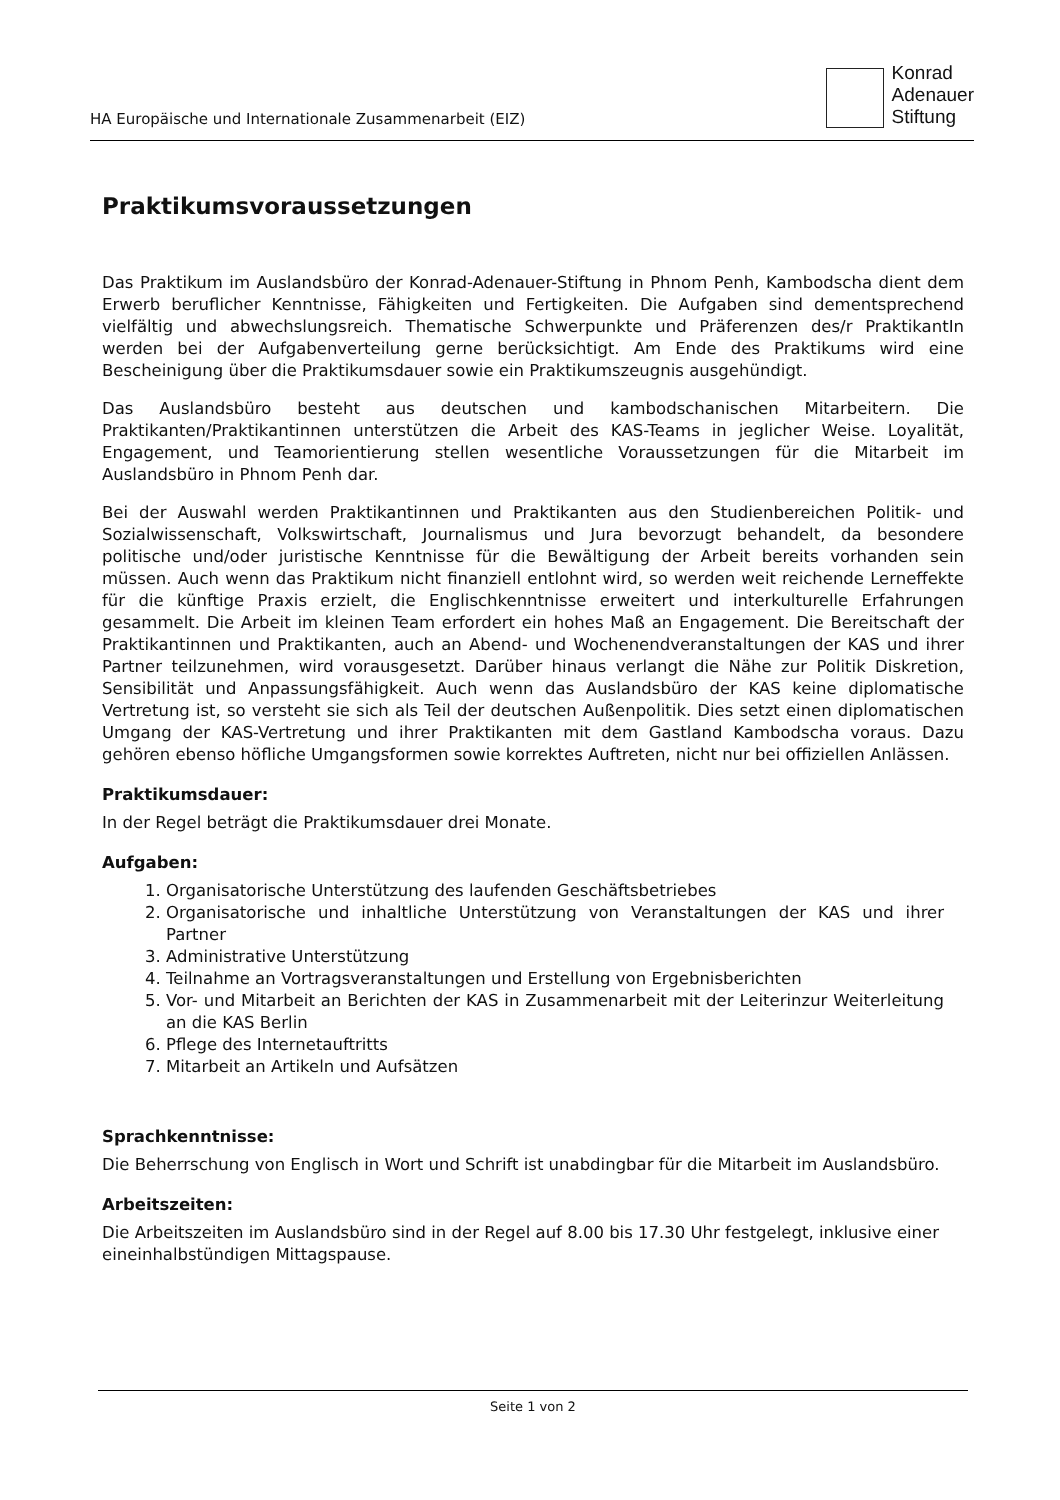HA Europäische und Internationale Zusammenarbeit (EIZ)
Konrad
Adenauer
Stiftung
Praktikumsvoraussetzungen
Das Praktikum im Auslandsbüro der Konrad-Adenauer-Stiftung in Phnom Penh, Kambodscha dient dem Erwerb beruflicher Kenntnisse, Fähigkeiten und Fertigkeiten. Die Aufgaben sind dementsprechend vielfältig und abwechslungsreich. Thematische Schwerpunkte und Präferenzen des/r PraktikantIn werden bei der Aufgabenverteilung gerne berücksichtigt. Am Ende des Praktikums wird eine Bescheinigung über die Praktikumsdauer sowie ein Praktikumszeugnis ausgehündigt.
Das Auslandsbüro besteht aus deutschen und kambodschanischen Mitarbeitern. Die Praktikanten/Praktikantinnen unterstützen die Arbeit des KAS-Teams in jeglicher Weise. Loyalität, Engagement, und Teamorientierung stellen wesentliche Voraussetzungen für die Mitarbeit im Auslandsbüro in Phnom Penh dar.
Bei der Auswahl werden Praktikantinnen und Praktikanten aus den Studienbereichen Politik- und Sozialwissenschaft, Volkswirtschaft, Journalismus und Jura bevorzugt behandelt, da besondere politische und/oder juristische Kenntnisse für die Bewältigung der Arbeit bereits vorhanden sein müssen. Auch wenn das Praktikum nicht finanziell entlohnt wird, so werden weit reichende Lerneffekte für die künftige Praxis erzielt, die Englischkenntnisse erweitert und interkulturelle Erfahrungen gesammelt. Die Arbeit im kleinen Team erfordert ein hohes Maß an Engagement. Die Bereitschaft der Praktikantinnen und Praktikanten, auch an Abend- und Wochenendveranstaltungen der KAS und ihrer Partner teilzunehmen, wird vorausgesetzt. Darüber hinaus verlangt die Nähe zur Politik Diskretion, Sensibilität und Anpassungsfähigkeit. Auch wenn das Auslandsbüro der KAS keine diplomatische Vertretung ist, so versteht sie sich als Teil der deutschen Außenpolitik. Dies setzt einen diplomatischen Umgang der KAS-Vertretung und ihrer Praktikanten mit dem Gastland Kambodscha voraus. Dazu gehören ebenso höfliche Umgangsformen sowie korrektes Auftreten, nicht nur bei offiziellen Anlässen.
Praktikumsdauer:
In der Regel beträgt die Praktikumsdauer drei Monate.
Aufgaben:
1. Organisatorische Unterstützung des laufenden Geschäftsbetriebes
2. Organisatorische und inhaltliche Unterstützung von Veranstaltungen der KAS und ihrer Partner
3. Administrative Unterstützung
4. Teilnahme an Vortragsveranstaltungen und Erstellung von Ergebnisberichten
5. Vor- und Mitarbeit an Berichten der KAS in Zusammenarbeit mit der Leiterinzur Weiterleitung an die KAS Berlin
6. Pflege des Internetauftritts
7. Mitarbeit an Artikeln und Aufsätzen
Sprachkenntnisse:
Die Beherrschung von Englisch in Wort und Schrift ist unabdingbar für die Mitarbeit im Auslandsbüro.
Arbeitszeiten:
Die Arbeitszeiten im Auslandsbüro sind in der Regel auf 8.00 bis 17.30 Uhr festgelegt, inklusive einer eineinhalbstündigen Mittagspause.
Seite 1 von 2